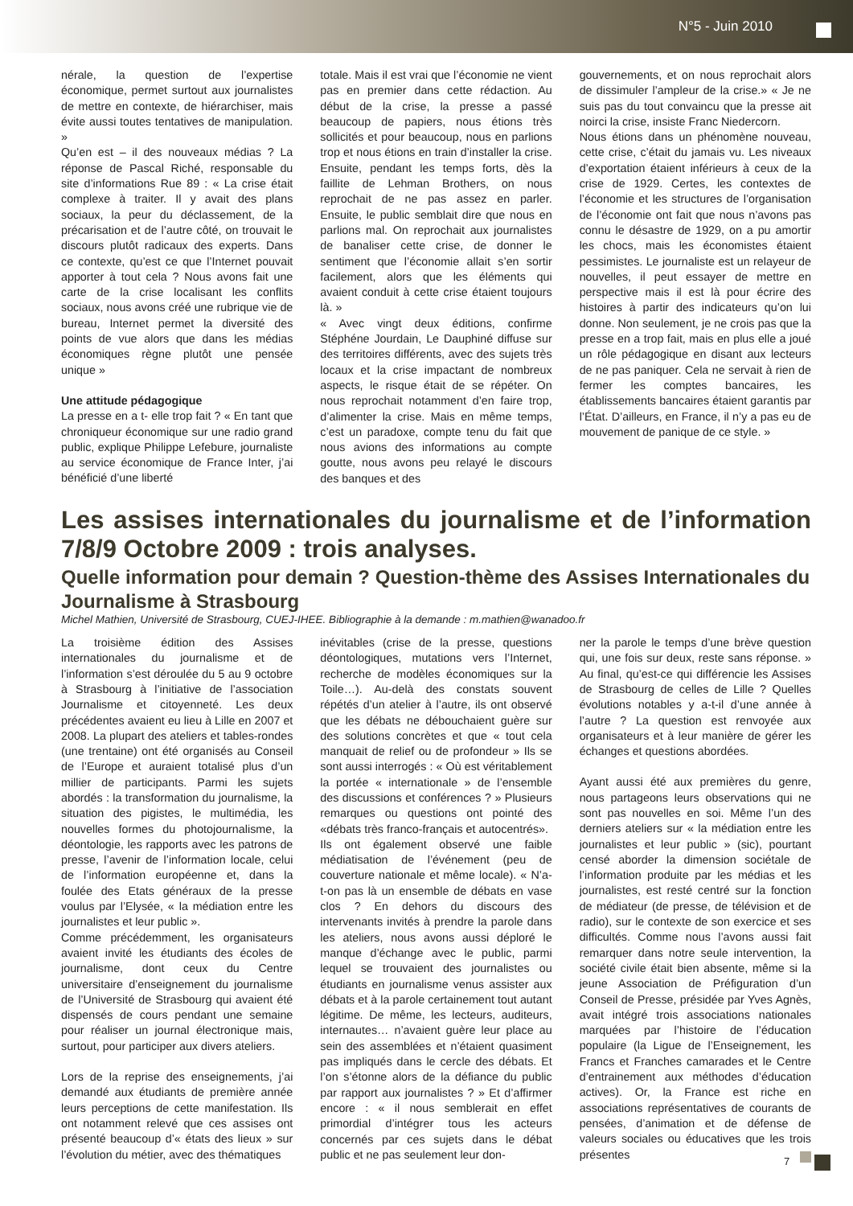N°5 - Juin 2010
nérale, la question de l’expertise économique, permet surtout aux journalistes de mettre en contexte, de hiérarchiser, mais évite aussi toutes tentatives de manipulation. »
Qu’en est – il des nouveaux médias ? La réponse de Pascal Riché, responsable du site d’informations Rue 89 : « La crise était complexe à traiter. Il y avait des plans sociaux, la peur du déclassement, de la précarisation et de l’autre côté, on trouvait le discours plutôt radicaux des experts. Dans ce contexte, qu’est ce que l’Internet pouvait apporter à tout cela ? Nous avons fait une carte de la crise localisant les conflits sociaux, nous avons créé une rubrique vie de bureau, Internet permet la diversité des points de vue alors que dans les médias économiques règne plutôt une pensée unique »
Une attitude pédagogique
La presse en a t- elle trop fait ? « En tant que chroniqueur économique sur une radio grand public, explique Philippe Lefebure, journaliste au service économique de France Inter, j’ai bénéficié d’une liberté
totale. Mais il est vrai que l’économie ne vient pas en premier dans cette rédaction. Au début de la crise, la presse a passé beaucoup de papiers, nous étions très sollicités et pour beaucoup, nous en parlions trop et nous étions en train d’installer la crise. Ensuite, pendant les temps forts, dès la faillite de Lehman Brothers, on nous reprochait de ne pas assez en parler. Ensuite, le public semblait dire que nous en parlions mal. On reprochait aux journalistes de banaliser cette crise, de donner le sentiment que l’économie allait s’en sortir facilement, alors que les éléments qui avaient conduit à cette crise étaient toujours là. »
« Avec vingt deux éditions, confirme Stéphéne Jourdain, Le Dauphiné diffuse sur des territoires différents, avec des sujets très locaux et la crise impactant de nombreux aspects, le risque était de se répéter. On nous reprochait notamment d’en faire trop, d’alimenter la crise. Mais en même temps, c’est un paradoxe, compte tenu du fait que nous avions des informations au compte goutte, nous avons peu relayé le discours des banques et des
gouvernements, et on nous reprochait alors de dissimuler l’ampleur de la crise.» « Je ne suis pas du tout convaincu que la presse ait noirci la crise, insiste Franc Niedercorn.
Nous étions dans un phénomène nouveau, cette crise, c’était du jamais vu. Les niveaux d’exportation étaient inférieurs à ceux de la crise de 1929. Certes, les contextes de l’économie et les structures de l’organisation de l’économie ont fait que nous n’avons pas connu le désastre de 1929, on a pu amortir les chocs, mais les économistes étaient pessimistes. Le journaliste est un relayeur de nouvelles, il peut essayer de mettre en perspective mais il est là pour écrire des histoires à partir des indicateurs qu’on lui donne. Non seulement, je ne crois pas que la presse en a trop fait, mais en plus elle a joué un rôle pédagogique en disant aux lecteurs de ne pas paniquer. Cela ne servait à rien de fermer les comptes bancaires, les établissements bancaires étaient garantis par l’État. D’ailleurs, en France, il n’y a pas eu de mouvement de panique de ce style. »
Les assises internationales du journalisme et de l’information 7/8/9 Octobre 2009 : trois analyses.
Quelle information pour demain ? Question-thème des Assises Internationales du Journalisme à Strasbourg
Michel Mathien, Université de Strasbourg, CUEJ-IHEE. Bibliographie à la demande : m.mathien@wanadoo.fr
La troisième édition des Assises internationales du journalisme et de l’information s’est déroulée du 5 au 9 octobre à Strasbourg à l’initiative de l’association Journalisme et citoyenneté. Les deux précédentes avaient eu lieu à Lille en 2007 et 2008. La plupart des ateliers et tables-rondes (une trentaine) ont été organisés au Conseil de l’Europe et auraient totalisé plus d’un millier de participants. Parmi les sujets abordés : la transformation du journalisme, la situation des pigistes, le multimédia, les nouvelles formes du photojournalisme, la déontologie, les rapports avec les patrons de presse, l’avenir de l’information locale, celui de l’information européenne et, dans la foulée des Etats généraux de la presse voulus par l’Elysée, « la médiation entre les journalistes et leur public ».
Comme précédemment, les organisateurs avaient invité les étudiants des écoles de journalisme, dont ceux du Centre universitaire d’enseignement du journalisme de l’Université de Strasbourg qui avaient été dispensés de cours pendant une semaine pour réaliser un journal électronique mais, surtout, pour participer aux divers ateliers.
Lors de la reprise des enseignements, j’ai demandé aux étudiants de première année leurs perceptions de cette manifestation. Ils ont notamment relevé que ces assises ont présenté beaucoup d’« états des lieux » sur l’évolution du métier, avec des thématiques
inévitables (crise de la presse, questions déontologiques, mutations vers l’Internet, recherche de modèles économiques sur la Toile…). Au-delà des constats souvent répétés d’un atelier à l’autre, ils ont observé que les débats ne débouchaient guère sur des solutions concrètes et que « tout cela manquait de relief ou de profondeur » Ils se sont aussi interrogés : « Où est véritablement la portée « internationale » de l’ensemble des discussions et conférences ? » Plusieurs remarques ou questions ont pointé des «débats très franco-français et autocentrés».
Ils ont également observé une faible médiatisation de l’événement (peu de couverture nationale et même locale). « N’a-t-on pas là un ensemble de débats en vase clos ? En dehors du discours des intervenants invités à prendre la parole dans les ateliers, nous avons aussi déploré le manque d’échange avec le public, parmi lequel se trouvaient des journalistes ou étudiants en journalisme venus assister aux débats et à la parole certainement tout autant légitime. De même, les lecteurs, auditeurs, internautes… n’avaient guère leur place au sein des assemblées et n’étaient quasiment pas impliqués dans le cercle des débats. Et l’on s’étonne alors de la défiance du public par rapport aux journalistes ? » Et d’affirmer encore : « il nous semblerait en effet primordial d’intégrer tous les acteurs concernés par ces sujets dans le débat public et ne pas seulement leur don-
ner la parole le temps d’une brève question qui, une fois sur deux, reste sans réponse. » Au final, qu’est-ce qui différencie les Assises de Strasbourg de celles de Lille ? Quelles évolutions notables y a-t-il d’une année à l’autre ? La question est renvoyée aux organisateurs et à leur manière de gérer les échanges et questions abordées.
Ayant aussi été aux premières du genre, nous partageons leurs observations qui ne sont pas nouvelles en soi. Même l’un des derniers ateliers sur « la médiation entre les journalistes et leur public » (sic), pourtant censé aborder la dimension sociétale de l’information produite par les médias et les journalistes, est resté centré sur la fonction de médiateur (de presse, de télévision et de radio), sur le contexte de son exercice et ses difficultés. Comme nous l’avons aussi fait remarquer dans notre seule intervention, la société civile était bien absente, même si la jeune Association de Préfiguration d’un Conseil de Presse, présidée par Yves Agnès, avait intégré trois associations nationales marquées par l’histoire de l’éducation populaire (la Ligue de l’Enseignement, les Francs et Franches camarades et le Centre d’entrainement aux méthodes d’éducation actives). Or, la France est riche en associations représentatives de courants de pensées, d’animation et de défense de valeurs sociales ou éducatives que les trois présentes
7